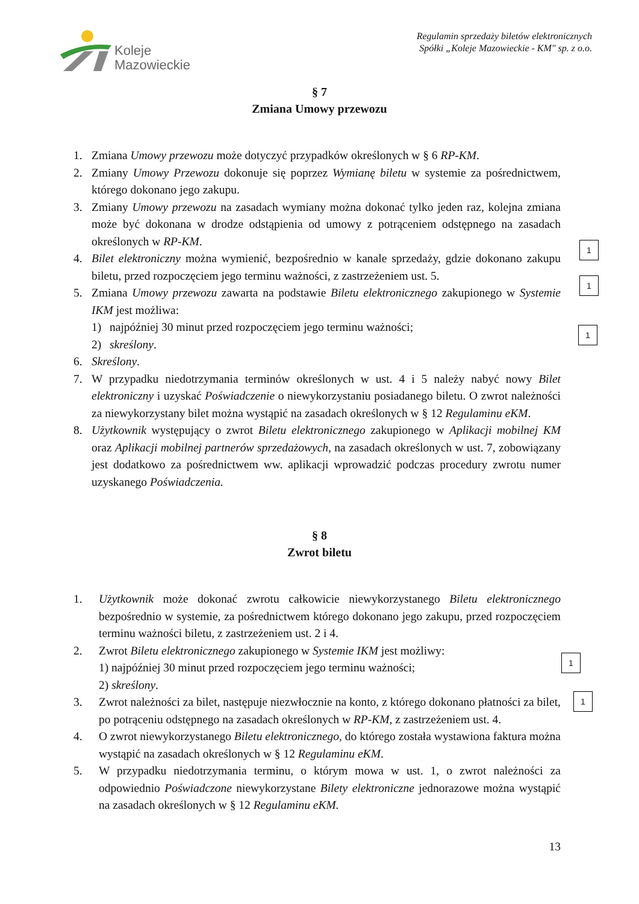Koleje
Mazowieckie
Regulamin sprzedaży biletów elektronicznych
Spółki „Koleje Mazowieckie - KM" sp. z o.o.
§ 7
Zmiana Umowy przewozu
1. Zmiana Umowy przewozu może dotyczyć przypadków określonych w § 6 RP-KM.
2. Zmiany Umowy Przewozu dokonuje się poprzez Wymianę biletu w systemie za pośrednictwem, którego dokonano jego zakupu.
3. Zmiany Umowy przewozu na zasadach wymiany można dokonać tylko jeden raz, kolejna zmiana może być dokonana w drodze odstąpienia od umowy z potrąceniem odstępnego na zasadach określonych w RP-KM.
4. Bilet elektroniczny można wymienić, bezpośrednio w kanale sprzedaży, gdzie dokonano zakupu biletu, przed rozpoczęciem jego terminu ważności, z zastrzeżeniem ust. 5.
5. Zmiana Umowy przewozu zawarta na podstawie Biletu elektronicznego zakupionego w Systemie IKM jest możliwa:
1) najpóźniej 30 minut przed rozpoczęciem jego terminu ważności;
2) skreślony.
6. Skreślony.
7. W przypadku niedotrzymania terminów określonych w ust. 4 i 5 należy nabyć nowy Bilet elektroniczny i uzyskać Poświadczenie o niewykorzystaniu posiadanego biletu. O zwrot należności za niewykorzystany bilet można wystąpić na zasadach określonych w § 12 Regulaminu eKM.
8. Użytkownik występujący o zwrot Biletu elektronicznego zakupionego w Aplikacji mobilnej KM oraz Aplikacji mobilnej partnerów sprzedażowych, na zasadach określonych w ust. 7, zobowiązany jest dodatkowo za pośrednictwem ww. aplikacji wprowadzić podczas procedury zwrotu numer uzyskanego Poświadczenia.
§ 8
Zwrot biletu
1. Użytkownik może dokonać zwrotu całkowicie niewykorzystanego Biletu elektronicznego bezpośrednio w systemie, za pośrednictwem którego dokonano jego zakupu, przed rozpoczęciem terminu ważności biletu, z zastrzeżeniem ust. 2 i 4.
2. Zwrot Biletu elektronicznego zakupionego w Systemie IKM jest możliwy:
1) najpóźniej 30 minut przed rozpoczęciem jego terminu ważności;
2) skreślony.
3. Zwrot należności za bilet, następuje niezwłocznie na konto, z którego dokonano płatności za bilet, po potrąceniu odstępnego na zasadach określonych w RP-KM, z zastrzeżeniem ust. 4.
4. O zwrot niewykorzystanego Biletu elektronicznego, do którego została wystawiona faktura można wystąpić na zasadach określonych w § 12 Regulaminu eKM.
5. W przypadku niedotrzymania terminu, o którym mowa w ust. 1, o zwrot należności za odpowiednio Poświadczone niewykorzystane Bilety elektroniczne jednorazowe można wystąpić na zasadach określonych w § 12 Regulaminu eKM.
13
1
1
1
1
1